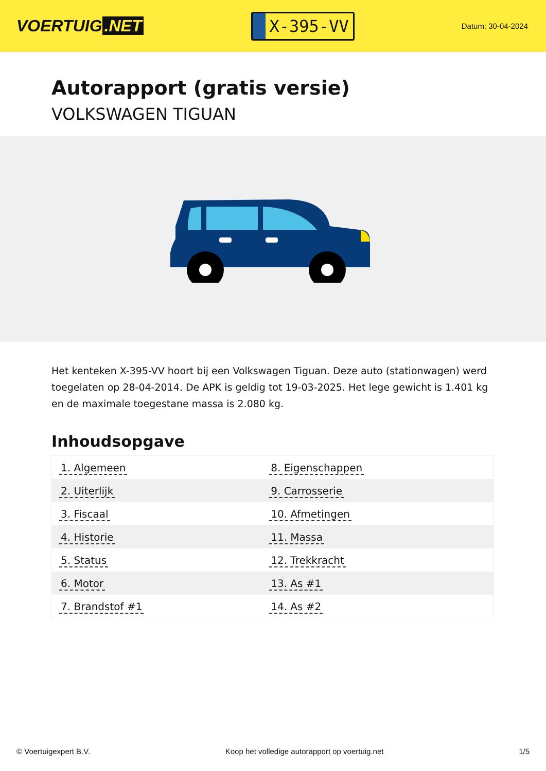VOERTUIG.NET
X-395-VV
Datum: 30-04-2024
Autorapport (gratis versie)
VOLKSWAGEN TIGUAN
Het kenteken X-395-VV hoort bij een Volkswagen Tiguan. Deze auto (stationwagen) werd toegelaten op 28-04-2014. De APK is geldig tot 19-03-2025. Het lege gewicht is 1.401 kg en de maximale toegestane massa is 2.080 kg.
Inhoudsopgave
| 1. Algemeen | 8. Eigenschappen |
| 2. Uiterlijk | 9. Carrosserie |
| 3. Fiscaal | 10. Afmetingen |
| 4. Historie | 11. Massa |
| 5. Status | 12. Trekkracht |
| 6. Motor | 13. As #1 |
| 7. Brandstof #1 | 14. As #2 |
© Voertuigexpert B.V. Koop het volledige autorapport op voertuig.net
1/5